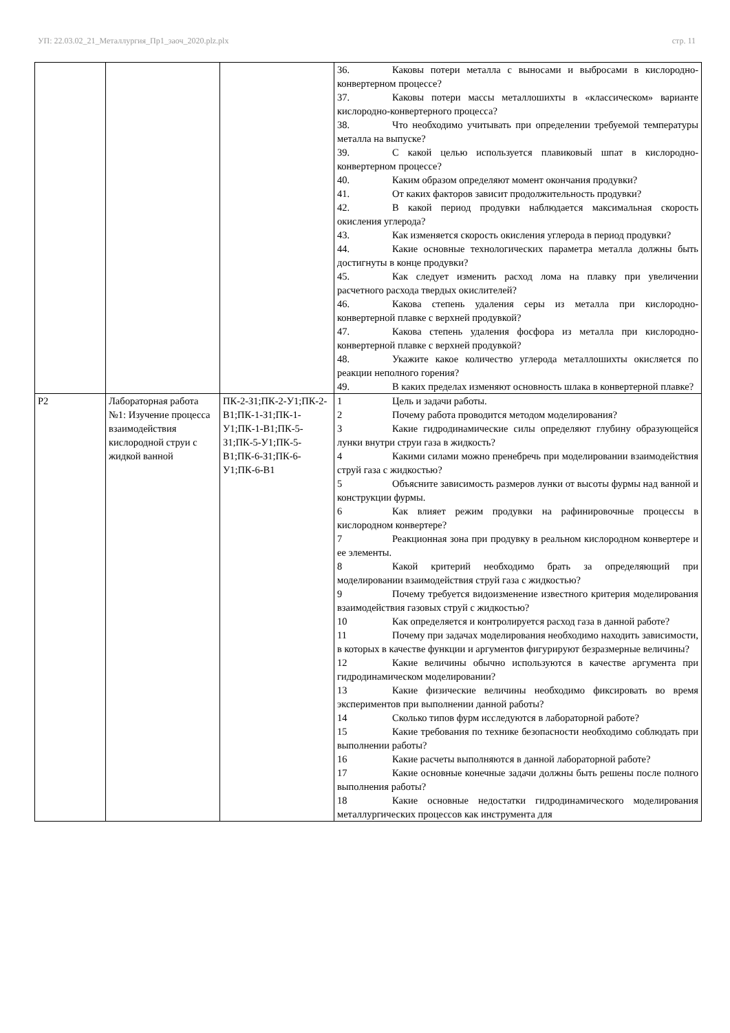УП: 22.03.02_21_Металлургия_Пр1_заоч_2020.plz.plx стр. 11
| | | | 36. Каковы потери металла с выносами и выбросами в кислородно-конвертерном процессе? 37. Каковы потери массы металлошихты в «классическом» варианте кислородно-конвертерного процесса? 38. Что необходимо учитывать при определении требуемой температуры металла на выпуске? 39. С какой целью используется плавиковый шпат в кислородно-конвертерном процессе? 40. Каким образом определяют момент окончания продувки? 41. От каких факторов зависит продолжительность продувки? 42. В какой период продувки наблюдается максимальная скорость окисления углерода? 43. Как изменяется скорость окисления углерода в период продувки? 44. Какие основные технологических параметра металла должны быть достигнуты в конце продувки? 45. Как следует изменить расход лома на плавку при увеличении расчетного расхода твердых окислителей? 46. Какова степень удаления серы из металла при кислородно-конвертерной плавке с верхней продувкой? 47. Какова степень удаления фосфора из металла при кислородно-конвертерной плавке с верхней продувкой? 48. Укажите какое количество углерода металлошихты окисляется по реакции неполного горения? 49. В каких пределах изменяют основность шлака в конвертерной плавке? |
| Р2 | Лабораторная работа №1: Изучение процесса взаимодействия кислородной струи с жидкой ванной | ПК-2-З1;ПК-2-У1;ПК-2-В1;ПК-1-З1;ПК-1-У1;ПК-1-В1;ПК-5-З1;ПК-5-У1;ПК-5-В1;ПК-6-З1;ПК-6-У1;ПК-6-В1 | 1 Цель и задачи работы. 2 Почему работа проводится методом моделирования? 3 Какие гидродинамические силы определяют глубину образующейся лунки внутри струи газа в жидкость? 4 Какими силами можно пренебречь при моделировании взаимодействия струй газа с жидкостью? 5 Объясните зависимость размеров лунки от высоты фурмы над ванной и конструкции фурмы. 6 Как влияет режим продувки на рафинировочные процессы в кислородном конвертере? 7 Реакционная зона при продувку в реальном кислородном конвертере и ее элементы. 8 Какой критерий необходимо брать за определяющий при моделировании взаимодействия струй газа с жидкостью? 9 Почему требуется видоизменение известного критерия моделирования взаимодействия газовых струй с жидкостью? 10 Как определяется и контролируется расход газа в данной работе? 11 Почему при задачах моделирования необходимо находить зависимости, в которых в качестве функции и аргументов фигурируют безразмерные величины? 12 Какие величины обычно используются в качестве аргумента при гидродинамическом моделировании? 13 Какие физические величины необходимо фиксировать во время экспериментов при выполнении данной работы? 14 Сколько типов фурм исследуются в лабораторной работе? 15 Какие требования по технике безопасности необходимо соблюдать при выполнении работы? 16 Какие расчеты выполняются в данной лабораторной работе? 17 Какие основные конечные задачи должны быть решены после полного выполнения работы? 18 Какие основные недостатки гидродинамического моделирования металлургических процессов как инструмента для |